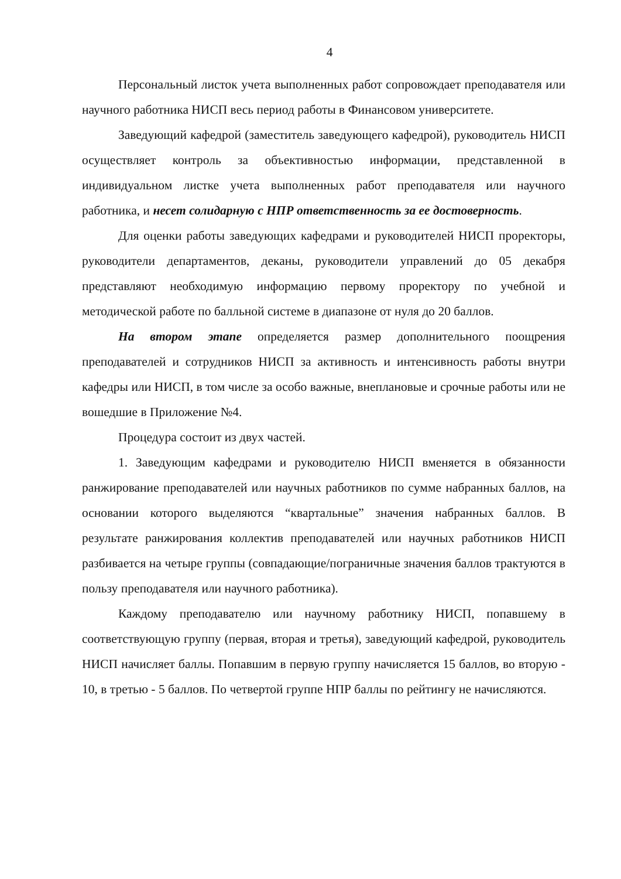4
Персональный листок учета выполненных работ сопровождает преподавателя или научного работника НИСП весь период работы в Финансовом университете.
Заведующий кафедрой (заместитель заведующего кафедрой), руководитель НИСП осуществляет контроль за объективностью информации, представленной в индивидуальном листке учета выполненных работ преподавателя или научного работника, и несет солидарную с НПР ответственность за ее достоверность.
Для оценки работы заведующих кафедрами и руководителей НИСП проректоры, руководители департаментов, деканы, руководители управлений до 05 декабря представляют необходимую информацию первому проректору по учебной и методической работе по балльной системе в диапазоне от нуля до 20 баллов.
На втором этапе определяется размер дополнительного поощрения преподавателей и сотрудников НИСП за активность и интенсивность работы внутри кафедры или НИСП, в том числе за особо важные, внеплановые и срочные работы или не вошедшие в Приложение №4.
Процедура состоит из двух частей.
1. Заведующим кафедрами и руководителю НИСП вменяется в обязанности ранжирование преподавателей или научных работников по сумме набранных баллов, на основании которого выделяются “квартальные” значения набранных баллов. В результате ранжирования коллектив преподавателей или научных работников НИСП разбивается на четыре группы (совпадающие/пограничные значения баллов трактуются в пользу преподавателя или научного работника).
Каждому преподавателю или научному работнику НИСП, попавшему в соответствующую группу (первая, вторая и третья), заведующий кафедрой, руководитель НИСП начисляет баллы. Попавшим в первую группу начисляется 15 баллов, во вторую - 10, в третью - 5 баллов. По четвертой группе НПР баллы по рейтингу не начисляются.